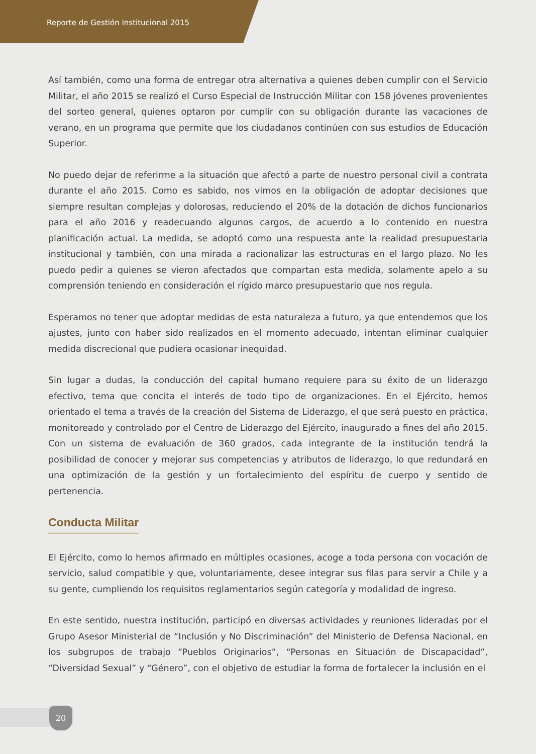Reporte de Gestión Institucional 2015
Así también, como una forma de entregar otra alternativa a quienes deben cumplir con el Servicio Militar, el año 2015 se realizó el Curso Especial de Instrucción Militar con 158 jóvenes provenientes del sorteo general, quienes optaron por cumplir con su obligación durante las vacaciones de verano, en un programa que permite que los ciudadanos continúen con sus estudios de Educación Superior.
No puedo dejar de referirme a la situación que afectó a parte de nuestro personal civil a contrata durante el año 2015. Como es sabido, nos vimos en la obligación de adoptar decisiones que siempre resultan complejas y dolorosas, reduciendo el 20% de la dotación de dichos funcionarios para el año 2016 y readecuando algunos cargos, de acuerdo a lo contenido en nuestra planificación actual. La medida, se adoptó como una respuesta ante la realidad presupuestaria institucional y también, con una mirada a racionalizar las estructuras en el largo plazo. No les puedo pedir a quienes se vieron afectados que compartan esta medida, solamente apelo a su comprensión teniendo en consideración el rígido marco presupuestario que nos regula.
Esperamos no tener que adoptar medidas de esta naturaleza a futuro, ya que entendemos que los ajustes, junto con haber sido realizados en el momento adecuado, intentan eliminar cualquier medida discrecional que pudiera ocasionar inequidad.
Sin lugar a dudas, la conducción del capital humano requiere para su éxito de un liderazgo efectivo, tema que concita el interés de todo tipo de organizaciones. En el Ejército, hemos orientado el tema a través de la creación del Sistema de Liderazgo, el que será puesto en práctica, monitoreado y controlado por el Centro de Liderazgo del Ejército, inaugurado a fines del año 2015. Con un sistema de evaluación de 360 grados, cada integrante de la institución tendrá la posibilidad de conocer y mejorar sus competencias y atributos de liderazgo, lo que redundará en una optimización de la gestión y un fortalecimiento del espíritu de cuerpo y sentido de pertenencia.
Conducta Militar
El Ejército, como lo hemos afirmado en múltiples ocasiones, acoge a toda persona con vocación de servicio, salud compatible y que, voluntariamente, desee integrar sus filas para servir a Chile y a su gente, cumpliendo los requisitos reglamentarios según categoría y modalidad de ingreso.
En este sentido, nuestra institución, participó en diversas actividades y reuniones lideradas por el Grupo Asesor Ministerial de “Inclusión y No Discriminación” del Ministerio de Defensa Nacional, en los subgrupos de trabajo “Pueblos Originarios”, “Personas en Situación de Discapacidad”, “Diversidad Sexual” y “Género”, con el objetivo de estudiar la forma de fortalecer la inclusión en el
20